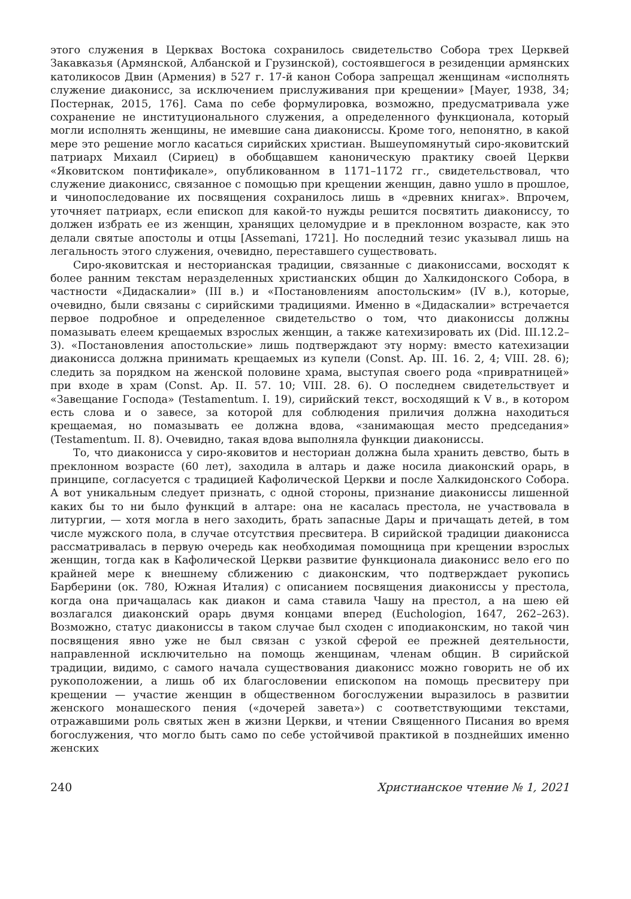этого служения в Церквах Востока сохранилось свидетельство Собора трех Церквей Закавказья (Армянской, Албанской и Грузинской), состоявшегося в резиденции армянских католикосов Двин (Армения) в 527 г. 17-й канон Собора запрещал женщинам «исполнять служение диаконисс, за исключением прислуживания при крещении» [Mayer, 1938, 34; Постернак, 2015, 176]. Сама по себе формулировка, возможно, предусматривала уже сохранение не институционального служения, а определенного функционала, который могли исполнять женщины, не имевшие сана диакониссы. Кроме того, непонятно, в какой мере это решение могло касаться сирийских христиан. Вышеупомянутый сиро-яковитский патриарх Михаил (Сириец) в обобщавшем каноническую практику своей Церкви «Яковитском понтификале», опубликованном в 1171–1172 гг., свидетельствовал, что служение диаконисс, связанное с помощью при крещении женщин, давно ушло в прошлое, и чинопоследование их посвящения сохранилось лишь в «древних книгах». Впрочем, уточняет патриарх, если епископ для какой-то нужды решится посвятить диакониссу, то должен избрать ее из женщин, хранящих целомудрие и в преклонном возрасте, как это делали святые апостолы и отцы [Assemani, 1721]. Но последний тезис указывал лишь на легальность этого служения, очевидно, переставшего существовать.
Сиро-яковитская и несторианская традиции, связанные с диакониссами, восходят к более ранним текстам неразделенных христианских общин до Халкидонского Собора, в частности «Дидаскалии» (III в.) и «Постановлениям апостольским» (IV в.), которые, очевидно, были связаны с сирийскими традициями. Именно в «Дидаскалии» встречается первое подробное и определенное свидетельство о том, что диакониссы должны помазывать елеем крещаемых взрослых женщин, а также катехизировать их (Did. III.12.2–3). «Постановления апостольские» лишь подтверждают эту норму: вместо катехизации диаконисса должна принимать крещаемых из купели (Const. Ap. III. 16. 2, 4; VIII. 28. 6); следить за порядком на женской половине храма, выступая своего рода «привратницей» при входе в храм (Const. Ap. II. 57. 10; VIII. 28. 6). О последнем свидетельствует и «Завещание Господа» (Testamentum. I. 19), сирийский текст, восходящий к V в., в котором есть слова и о завесе, за которой для соблюдения приличия должна находиться крещаемая, но помазывать ее должна вдова, «занимающая место председания» (Testamentum. II. 8). Очевидно, такая вдова выполняла функции диакониссы.
То, что диаконисса у сиро-яковитов и несториан должна была хранить девство, быть в преклонном возрасте (60 лет), заходила в алтарь и даже носила диаконский орарь, в принципе, согласуется с традицией Кафолической Церкви и после Халкидонского Собора. А вот уникальным следует признать, с одной стороны, признание диакониссы лишенной каких бы то ни было функций в алтаре: она не касалась престола, не участвовала в литургии, — хотя могла в него заходить, брать запасные Дары и причащать детей, в том числе мужского пола, в случае отсутствия пресвитера. В сирийской традиции диаконисса рассматривалась в первую очередь как необходимая помощница при крещении взрослых женщин, тогда как в Кафолической Церкви развитие функционала диаконисс вело его по крайней мере к внешнему сближению с диаконским, что подтверждает рукопись Барберини (ок. 780, Южная Италия) с описанием посвящения диакониссы у престола, когда она причащалась как диакон и сама ставила Чашу на престол, а на шею ей возлагался диаконский орарь двумя концами вперед (Euchologion, 1647, 262–263). Возможно, статус диакониссы в таком случае был сходен с иподиаконским, но такой чин посвящения явно уже не был связан с узкой сферой ее прежней деятельности, направленной исключительно на помощь женщинам, членам общин. В сирийской традиции, видимо, с самого начала существования диаконисс можно говорить не об их рукоположении, а лишь об их благословении епископом на помощь пресвитеру при крещении — участие женщин в общественном богослужении выразилось в развитии женского монашеского пения («дочерей завета») с соответствующими текстами, отражавшими роль святых жен в жизни Церкви, и чтении Священного Писания во время богослужения, что могло быть само по себе устойчивой практикой в позднейших именно женских
240 Христианское чтение № 1, 2021